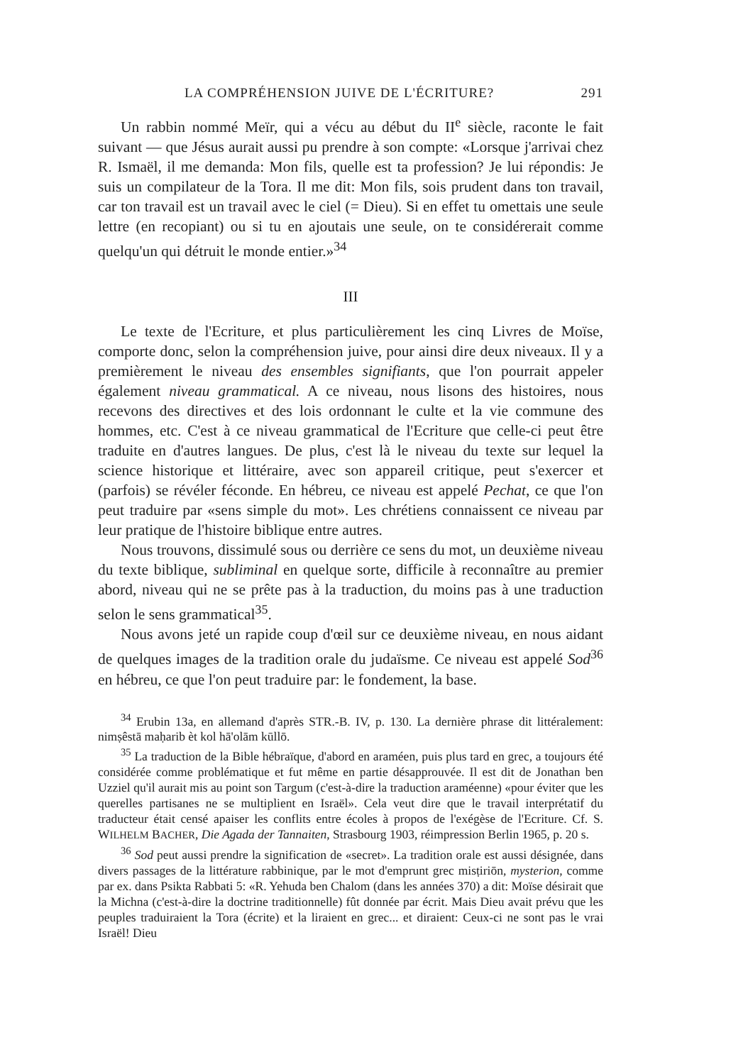LA COMPRÉHENSION JUIVE DE L'ÉCRITURE? 291
Un rabbin nommé Meïr, qui a vécu au début du II<sup>e</sup> siècle, raconte le fait suivant — que Jésus aurait aussi pu prendre à son compte: «Lorsque j'arrivai chez R. Ismaël, il me demanda: Mon fils, quelle est ta profession? Je lui répondis: Je suis un compilateur de la Tora. Il me dit: Mon fils, sois prudent dans ton travail, car ton travail est un travail avec le ciel (= Dieu). Si en effet tu omettais une seule lettre (en recopiant) ou si tu en ajoutais une seule, on te considérerait comme quelqu'un qui détruit le monde entier.»<sup>34</sup>
III
Le texte de l'Ecriture, et plus particulièrement les cinq Livres de Moïse, comporte donc, selon la compréhension juive, pour ainsi dire deux niveaux. Il y a premièrement le niveau des ensembles signifiants, que l'on pourrait appeler également niveau grammatical. A ce niveau, nous lisons des histoires, nous recevons des directives et des lois ordonnant le culte et la vie commune des hommes, etc. C'est à ce niveau grammatical de l'Ecriture que celle-ci peut être traduite en d'autres langues. De plus, c'est là le niveau du texte sur lequel la science historique et littéraire, avec son appareil critique, peut s'exercer et (parfois) se révéler féconde. En hébreu, ce niveau est appelé Pechat, ce que l'on peut traduire par «sens simple du mot». Les chrétiens connaissent ce niveau par leur pratique de l'histoire biblique entre autres.
Nous trouvons, dissimulé sous ou derrière ce sens du mot, un deuxième niveau du texte biblique, subliminal en quelque sorte, difficile à reconnaître au premier abord, niveau qui ne se prête pas à la traduction, du moins pas à une traduction selon le sens grammatical<sup>35</sup>.
Nous avons jeté un rapide coup d'œil sur ce deuxième niveau, en nous aidant de quelques images de la tradition orale du judaïsme. Ce niveau est appelé Sod<sup>36</sup> en hébreu, ce que l'on peut traduire par: le fondement, la base.
<sup>34</sup> Erubin 13a, en allemand d'après STR.-B. IV, p. 130. La dernière phrase dit littéralement: nimṣêstā maḥarib èt kol hā'olām kūllō.
<sup>35</sup> La traduction de la Bible hébraïque, d'abord en araméen, puis plus tard en grec, a toujours été considérée comme problématique et fut même en partie désapprouvée. Il est dit de Jonathan ben Uzziel qu'il aurait mis au point son Targum (c'est-à-dire la traduction araméenne) «pour éviter que les querelles partisanes ne se multiplient en Israël». Cela veut dire que le travail interprétatif du traducteur était censé apaiser les conflits entre écoles à propos de l'exégèse de l'Ecriture. Cf. S. WILHELM BACHER, Die Agada der Tannaiten, Strasbourg 1903, réimpression Berlin 1965, p. 20 s.
<sup>36</sup> Sod peut aussi prendre la signification de «secret». La tradition orale est aussi désignée, dans divers passages de la littérature rabbinique, par le mot d'emprunt grec misṭiriōn, mysterion, comme par ex. dans Psikta Rabbati 5: «R. Yehuda ben Chalom (dans les années 370) a dit: Moïse désirait que la Michna (c'est-à-dire la doctrine traditionnelle) fût donnée par écrit. Mais Dieu avait prévu que les peuples traduiraient la Tora (écrite) et la liraient en grec... et diraient: Ceux-ci ne sont pas le vrai Israël! Dieu